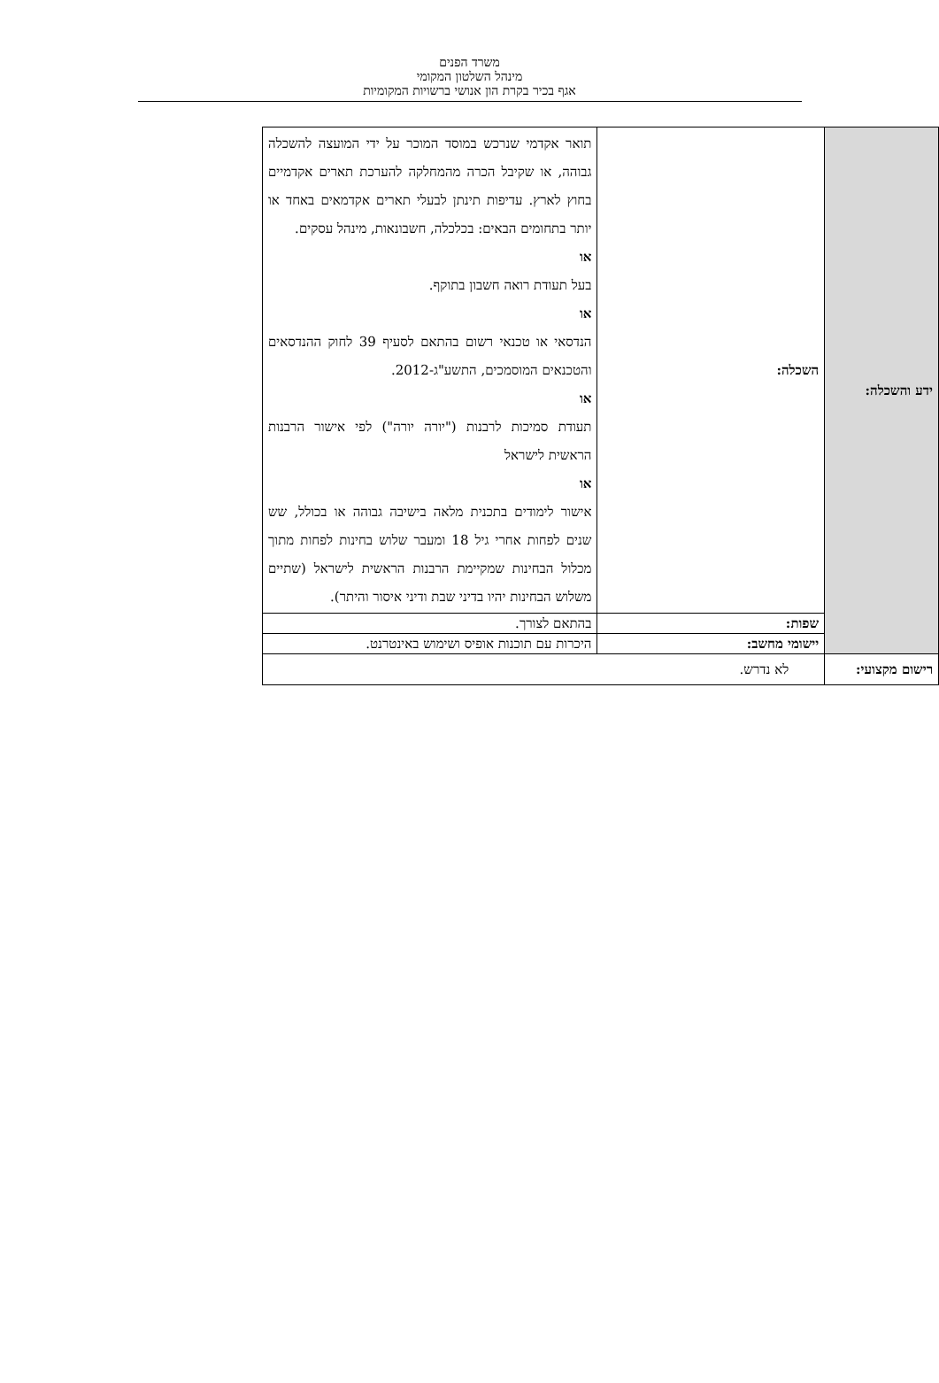משרד הפנים
מינהל השלטון המקומי
אגף בכיר בקרת הון אנושי ברשויות המקומיות
| ידע והשכלה: | השכלה: | תואר אקדמי שנרכש במוסד המוכר על ידי המועצה להשכלה גבוהה, או שקיבל הכרה מהמחלקה להערכת תארים אקדמיים בחוץ לארץ. עדיפות תינתן לבעלי תארים אקדמאים באחד או יותר בתחומים הבאים: בכלכלה, חשבונאות, מינהל עסקים. או בעל תעודת רואה חשבון בתוקף. או הנדסאי או טכנאי רשום בהתאם לסעיף 39 לחוק ההנדסאים והטכנאים המוסמכים, התשע"ג-2012. או תעודת סמיכות לרבנות ("יורה יורה") לפי אישור הרבנות הראשית לישראל או אישור לימודים בתכנית מלאה בישיבה גבוהה או בכולל, שש שנים לפחות אחרי גיל 18 ומעבר שלוש בחינות לפחות מתוך מכלול הבחינות שמקיימת הרבנות הראשית לישראל (שתיים משלוש הבחינות יהיו בדיני שבת ודיני איסור והיתר). |
| | שפות: | בהתאם לצורך. |
| | יישומי מחשב: | היכרות עם תוכנות אופיס ושימוש באינטרנט. |
| רישום מקצועי: | לא נדרש. | |